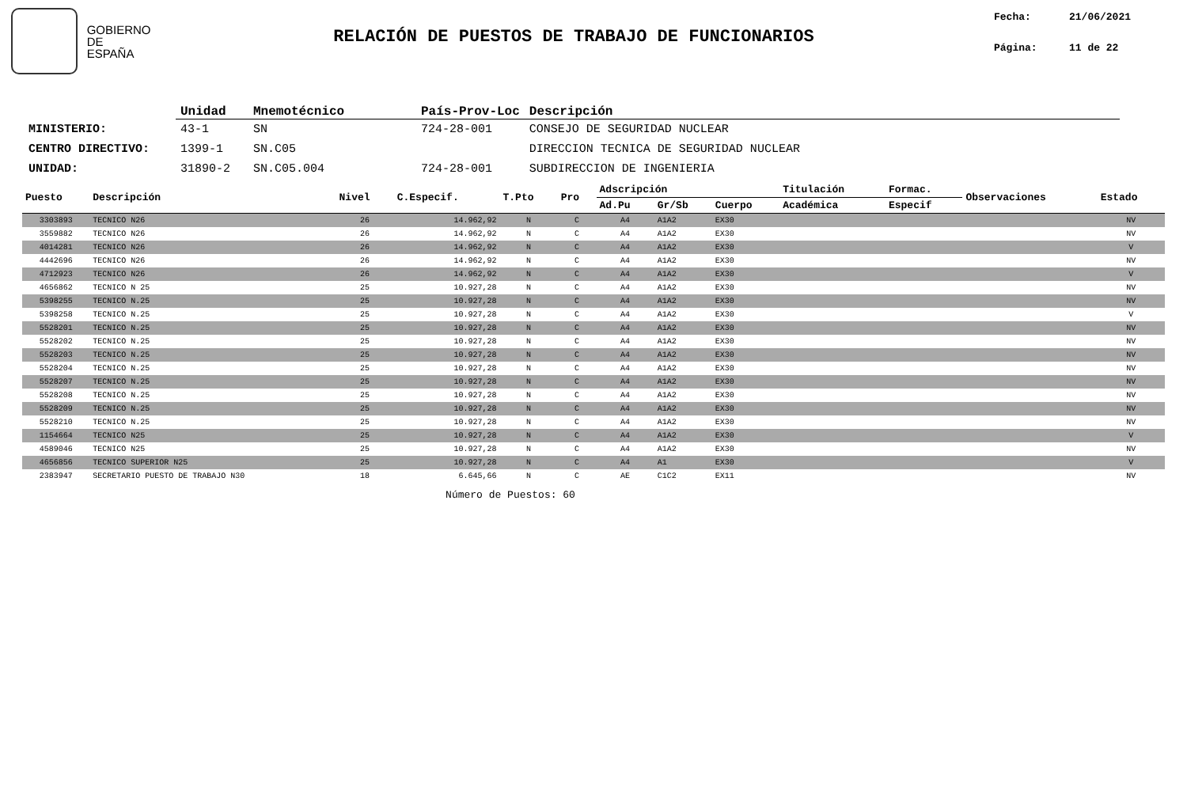GOBIERNO
DE ESPAÑA
RELACIÓN DE PUESTOS DE TRABAJO DE FUNCIONARIOS
Fecha: 21/06/2021
Página: 11 de 22
| | Unidad | Mnemotécnico | País-Prov-Loc | Descripción |
| --- | --- | --- | --- | --- |
| MINISTERIO: | 43-1 | SN | 724-28-001 | CONSEJO DE SEGURIDAD NUCLEAR |
| CENTRO DIRECTIVO: | 1399-1 | SN.C05 | | DIRECCION TECNICA DE SEGURIDAD NUCLEAR |
| UNIDAD: | 31890-2 | SN.C05.004 | 724-28-001 | SUBDIRECCION DE INGENIERIA |
| Puesto | Descripción | Nivel | C.Especif. | T.Pto | Pro | Adscripción | | | Titulación | Formac. | Observaciones | Estado |
| --- | --- | --- | --- | --- | --- | --- | --- | --- | --- | --- | --- | --- |
| | | | | | | Ad.Pu | Gr/Sb | Cuerpo | Académica | Especif | | |
| 3303893 | TECNICO N26 | 26 | 14.962,92 | N | C | A4 | A1A2 | EX30 | | | | NV |
| 3559882 | TECNICO N26 | 26 | 14.962,92 | N | C | A4 | A1A2 | EX30 | | | | NV |
| 4014281 | TECNICO N26 | 26 | 14.962,92 | N | C | A4 | A1A2 | EX30 | | | | V |
| 4442696 | TECNICO N26 | 26 | 14.962,92 | N | C | A4 | A1A2 | EX30 | | | | NV |
| 4712923 | TECNICO N26 | 26 | 14.962,92 | N | C | A4 | A1A2 | EX30 | | | | V |
| 4656862 | TECNICO N 25 | 25 | 10.927,28 | N | C | A4 | A1A2 | EX30 | | | | NV |
| 5398255 | TECNICO N.25 | 25 | 10.927,28 | N | C | A4 | A1A2 | EX30 | | | | NV |
| 5398258 | TECNICO N.25 | 25 | 10.927,28 | N | C | A4 | A1A2 | EX30 | | | | V |
| 5528201 | TECNICO N.25 | 25 | 10.927,28 | N | C | A4 | A1A2 | EX30 | | | | NV |
| 5528202 | TECNICO N.25 | 25 | 10.927,28 | N | C | A4 | A1A2 | EX30 | | | | NV |
| 5528203 | TECNICO N.25 | 25 | 10.927,28 | N | C | A4 | A1A2 | EX30 | | | | NV |
| 5528204 | TECNICO N.25 | 25 | 10.927,28 | N | C | A4 | A1A2 | EX30 | | | | NV |
| 5528207 | TECNICO N.25 | 25 | 10.927,28 | N | C | A4 | A1A2 | EX30 | | | | NV |
| 5528208 | TECNICO N.25 | 25 | 10.927,28 | N | C | A4 | A1A2 | EX30 | | | | NV |
| 5528209 | TECNICO N.25 | 25 | 10.927,28 | N | C | A4 | A1A2 | EX30 | | | | NV |
| 5528210 | TECNICO N.25 | 25 | 10.927,28 | N | C | A4 | A1A2 | EX30 | | | | NV |
| 1154664 | TECNICO N25 | 25 | 10.927,28 | N | C | A4 | A1A2 | EX30 | | | | V |
| 4589046 | TECNICO N25 | 25 | 10.927,28 | N | C | A4 | A1A2 | EX30 | | | | NV |
| 4656856 | TECNICO SUPERIOR N25 | 25 | 10.927,28 | N | C | A4 | A1 | EX30 | | | | V |
| 2383947 | SECRETARIO PUESTO DE TRABAJO N30 | 18 | 6.645,66 | N | C | AE | C1C2 | EX11 | | | | NV |
Número de Puestos: 60